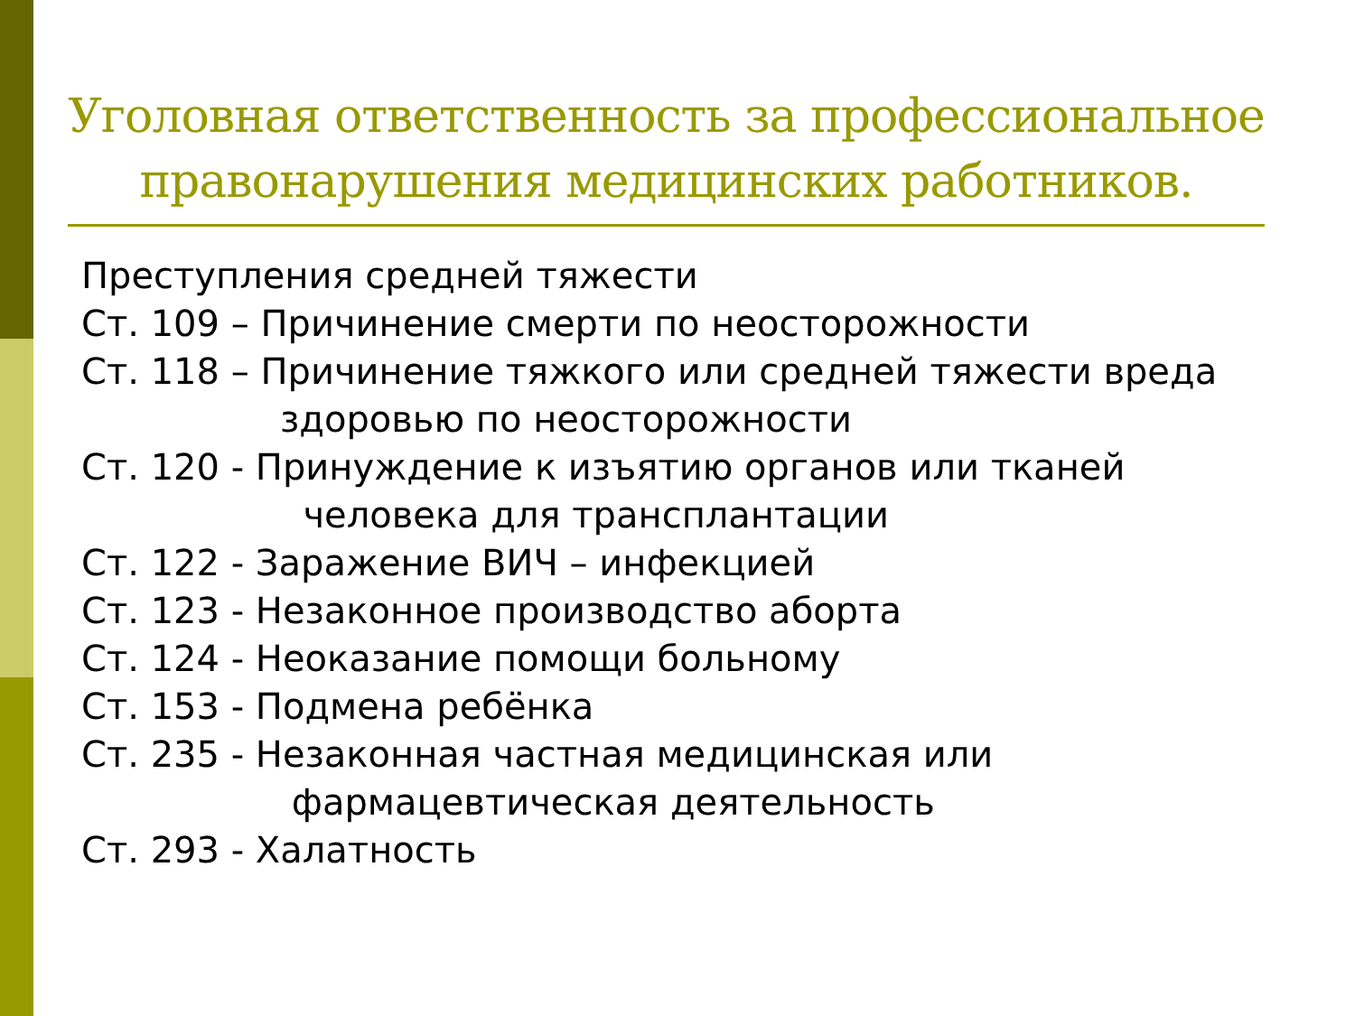Уголовная ответственность за профессиональное правонарушения медицинских работников.
Преступления средней тяжести
Ст. 109 – Причинение смерти по неосторожности
Ст. 118 – Причинение тяжкого или средней тяжести вреда
здоровью по неосторожности
Ст. 120 - Принуждение к изъятию органов или тканей
человека для трансплантации
Ст. 122 - Заражение ВИЧ – инфекцией
Ст. 123 - Незаконное производство аборта
Ст. 124 - Неоказание помощи больному
Ст. 153 - Подмена ребёнка
Ст. 235 - Незаконная частная медицинская или
фармацевтическая деятельность
Ст. 293 - Халатность